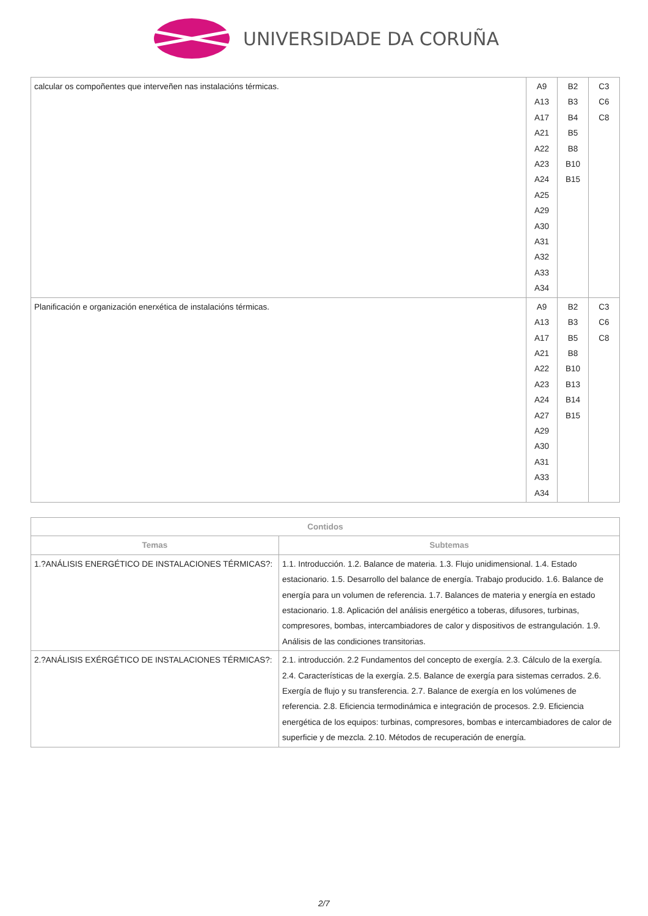UNIVERSIDADE DA CORUÑA
| calcular os compoñentes que interveñen nas instalacións térmicas. | A9 A13 A17 A21 A22 A23 A24 A25 A29 A30 A31 A32 A33 A34 | B2 B3 B4 B5 B8 B10 B15 | C3 C6 C8 |
| Planificación e organización enerxética de instalacións térmicas. | A9 A13 A17 A21 A22 A23 A24 A27 A29 A30 A31 A33 A34 | B2 B3 B5 B8 B10 B13 B14 B15 | C3 C6 C8 |
| Contidos | |
| --- | --- |
| Temas | Subtemas |
| 1.?ANÁLISIS ENERGÉTICO DE INSTALACIONES TÉRMICAS?: | 1.1. Introducción. 1.2. Balance de materia. 1.3. Flujo unidimensional. 1.4. Estado estacionario. 1.5. Desarrollo del balance de energía. Trabajo producido. 1.6. Balance de energía para un volumen de referencia. 1.7. Balances de materia y energía en estado estacionario. 1.8. Aplicación del análisis energético a toberas, difusores, turbinas, compresores, bombas, intercambiadores de calor y dispositivos de estrangulación. 1.9. Análisis de las condiciones transitorias. |
| 2.?ANÁLISIS EXÉRGÉTICO DE INSTALACIONES TÉRMICAS?: | 2.1. introducción. 2.2 Fundamentos del concepto de exergía. 2.3. Cálculo de la exergía. 2.4. Características de la exergía. 2.5. Balance de exergía para sistemas cerrados. 2.6. Exergía de flujo y su transferencia. 2.7. Balance de exergía en los volúmenes de referencia. 2.8. Eficiencia termodinámica e integración de procesos. 2.9. Eficiencia energética de los equipos: turbinas, compresores, bombas e intercambiadores de calor de superficie y de mezcla. 2.10. Métodos de recuperación de energía. |
2/7